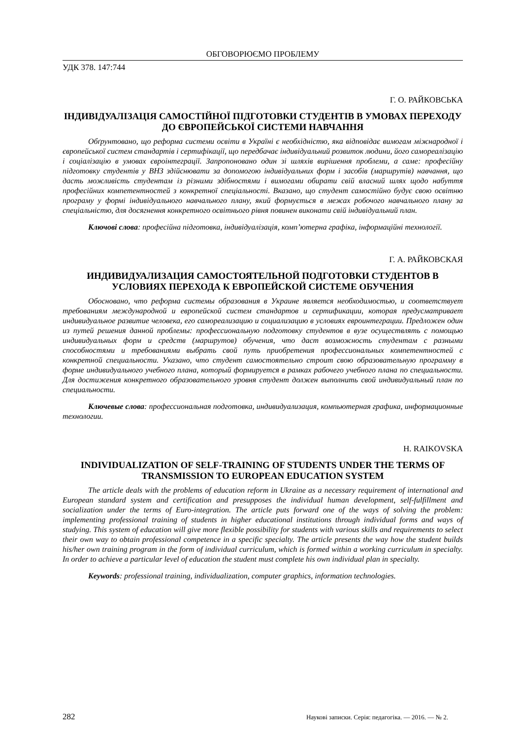ОБГОВОРЮЄМО ПРОБЛЕМУ
УДК 378. 147:744
Г. О. РАЙКОВСЬКА
ІНДИВІДУАЛІЗАЦІЯ САМОСТІЙНОЇ ПІДГОТОВКИ СТУДЕНТІВ В УМОВАХ ПЕРЕХОДУ ДО ЄВРОПЕЙСЬКОЇ СИСТЕМИ НАВЧАННЯ
Обґрунтовано, що реформа системи освіти в Україні є необхідністю, яка відповідає вимогам міжнародної і європейської систем стандартів і сертифікації, що передбачає індивідуальний розвиток людини, його самореалізацію і соціалізацію в умовах євроінтеграції. Запропоновано один зі шляхів вирішення проблеми, а саме: професійну підготовку студентів у ВНЗ здійснювати за допомогою індивідуальних форм і засобів (маршрутів) навчання, що дасть можливість студентам із різними здібностями і вимогами обирати свій власний шлях щодо набуття професійних компетентностей з конкретної спеціальності. Вказано, що студент самостійно будує свою освітню програму у формі індивідуального навчального плану, який формується в межах робочого навчального плану за спеціальністю, для досягнення конкретного освітнього рівня повинен виконати свій індивідуальний план.
Ключові слова: професійна підготовка, індивідуалізація, комп’ютерна графіка, інформаційні технології.
Г. А. РАЙКОВСКАЯ
ИНДИВИДУАЛИЗАЦИЯ САМОСТОЯТЕЛЬНОЙ ПОДГОТОВКИ СТУДЕНТОВ В УСЛОВИЯХ ПЕРЕХОДА К ЕВРОПЕЙСКОЙ СИСТЕМЕ ОБУЧЕНИЯ
Обосновано, что реформа системы образования в Украине является необходимостью, и соответствует требованиям международной и европейской систем стандартов и сертификации, которая предусматривает индивидуальное развитие человека, его самореализацию и социализацию в условиях евроинтеграции. Предложен один из путей решения данной проблемы: профессиональную подготовку студентов в вузе осуществлять с помощью индивидуальных форм и средств (маршрутов) обучения, что даст возможность студентам с разными способностями и требованиями выбрать свой путь приобретения профессиональных компетентностей с конкретной специальности. Указано, что студент самостоятельно строит свою образовательную программу в форме индивидуального учебного плана, который формируется в рамках рабочего учебного плана по специальности. Для достижения конкретного образовательного уровня студент должен выполнить свой индивидуальный план по специальности.
Ключевые слова: профессиональная подготовка, индивидуализация, компьютерная графика, информационные технологии.
H. RAIKOVSKA
INDIVIDUALIZATION OF SELF-TRAINING OF STUDENTS UNDER THE TERMS OF TRANSMISSION TO EUROPEAN EDUCATION SYSTEM
The article deals with the problems of education reform in Ukraine as a necessary requirement of international and European standard system and certification and presupposes the individual human development, self-fulfillment and socialization under the terms of Euro-integration. The article puts forward one of the ways of solving the problem: implementing professional training of students in higher educational institutions through individual forms and ways of studying. This system of education will give more flexible possibility for students with various skills and requirements to select their own way to obtain professional competence in a specific specialty. The article presents the way how the student builds his/her own training program in the form of individual curriculum, which is formed within a working curriculum in specialty. In order to achieve a particular level of education the student must complete his own individual plan in specialty.
Keywords: professional training, individualization, computer graphics, information technologies.
282 Наукові записки. Серія: педагогіка. — 2016. — № 2.